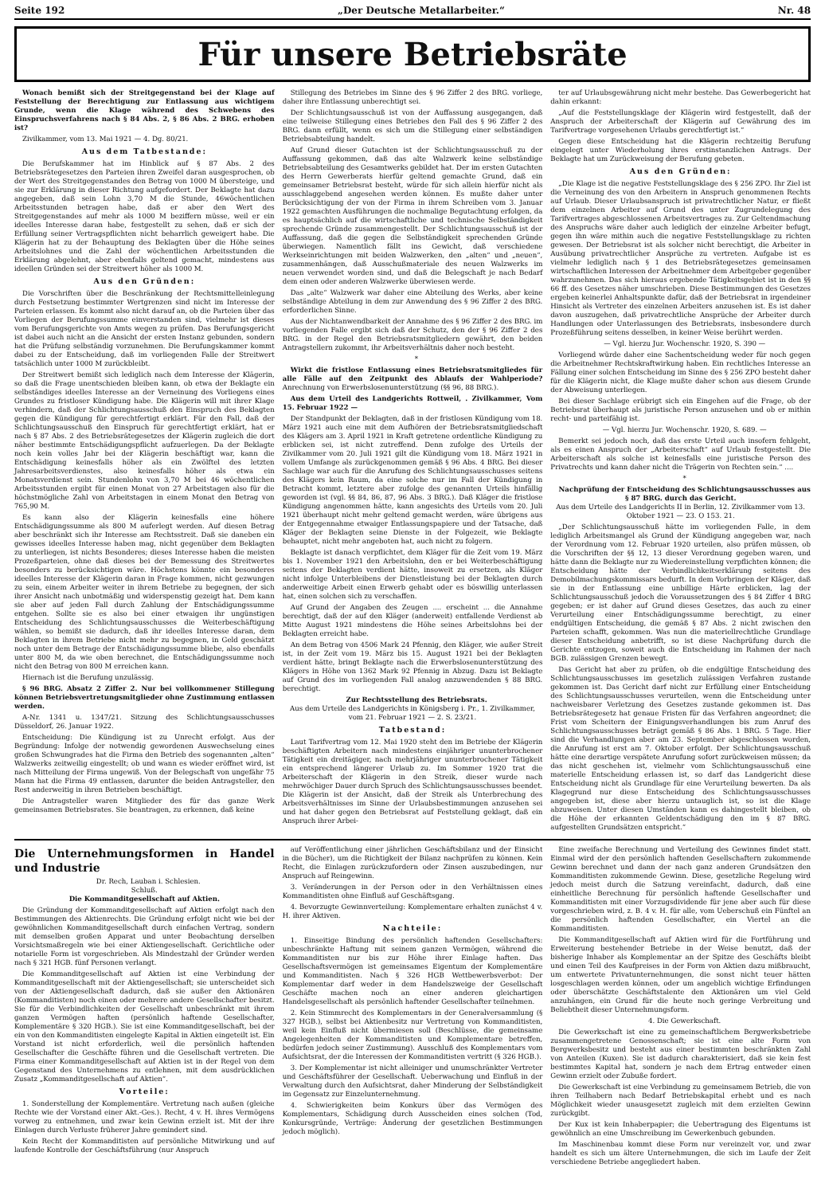Seite 192 „Der Deutsche Metallarbeiter.“Nr. 48
Für unsere Betriebsräte
Wonach bemißt sich der Streitgegenstand bei der Klage auf Feststellung der Berechtigung zur Entlassung aus wichtigem Grunde, wenn die Klage während des Schwebens des Einspruchsverfahrens nach § 84 Abs. 2, § 86 Abs. 2 BRG. erhoben ist?
Zivilkammer, vom 13. Mai 1921 — 4. Dg. 80/21.
Aus dem Tatbestande:
Die Berufskammer hat im Hinblick auf § 87 Abs. 2 des Betriebsrätegesetzes den Parteien ihren Zweifel daran ausgesprochen, ob der Wert des Streitgegenstandes den Betrag von 1000 M übersteige, und sie zur Erklärung in dieser Richtung aufgefordert. Der Beklagte hat dazu angegeben, daß sein Lohn 3,70 M die Stunde, 46wöchentlichen Arbeitsstunden betragen habe, daß er aber den Wert des Streitgegenstandes auf mehr als 1000 M beziffern müsse, weil er ein ideelles Interesse daran habe, festgestellt zu sehen, daß er sich der Erfüllung seiner Vertragspflichten nicht beharrlich geweigert habe. Die Klägerin hat zu der Behauptung des Beklagten über die Höhe seines Arbeitslohnes und die Zahl der wöchentlichen Arbeitsstunden die Erklärung abgelehnt, aber ebenfalls geltend gemacht, mindestens aus ideellen Gründen sei der Streitwert höher als 1000 M.
Aus den Gründen:
Die Vorschriften über die Beschränkung der Rechtsmittelleinlegung durch Festsetzung bestimmter Wertgrenzen sind nicht im Interesse der Parteien erlassen. Es kommt also nicht darauf an, ob die Parteien über das Vorliegen der Berufungssumme einverstanden sind, vielmehr ist dieses vom Berufungsgerichte von Amts wegen zu prüfen. Das Berufungsgericht ist dabei auch nicht an die Ansicht der ersten Instanz gebunden, sondern hat die Prüfung selbständig vorzunehmen. Die Berufungskammer kommt dabei zu der Entscheidung, daß im vorliegenden Falle der Streitwert tatsächlich unter 1000 M zurückbleibt.
Der Streitwert bemißt sich lediglich nach dem Interesse der Klägerin, so daß die Frage unentschieden bleiben kann, ob etwa der Beklagte ein selbständiges ideelles Interesse an der Verneinung des Vorliegens eines Grundes zu fristloser Kündigung habe. Die Klägerin will mit ihrer Klage verhindern, daß der Schlichtungsausschuß den Einspruch des Beklagten gegen die Kündigung für gerechtfertigt erklärt. Für den Fall, daß der Schlichtungsausschuß den Einspruch für gerechtfertigt erklärt, hat er nach § 87 Abs. 2 des Betriebsrätegesetzes der Klägerin zugleich die dort näher bestimmte Entschädigungspflicht aufzuerlegen. Da der Beklagte noch kein volles Jahr bei der Klägerin beschäftigt war, kann die Entschädigung keinesfalls höher als ein Zwölftel des letzten Jahresarbeitsverdienstes, also keinesfalls höher als etwa ein Monatsverdienst sein. Stundenlohn von 3,70 M bei 46 wöchentlichen Arbeitsstunden ergibt für einen Monat von 27 Arbeitstagen also für die höchstmögliche Zahl von Arbeitstagen in einem Monat den Betrag von 765,90 M.
Es kann also der Klägerin keinesfalls eine höhere Entschädigungssumme als 800 M auferlegt werden. Auf diesen Betrag aber beschränkt sich ihr Interesse am Rechtsstreit. Daß sie daneben ein gewisses ideelles Interesse haben mag, nicht gegenüber dem Beklagten zu unterliegen, ist nichts Besonderes; dieses Interesse haben die meisten Prozeßparteien, ohne daß dieses bei der Bemessung des Streitwertes besonders zu berücksichtigen wäre. Höchstens könnte ein besonderes ideelles Interesse der Klägerin daran in Frage kommen, nicht gezwungen zu sein, einem Arbeiter weiter in ihrem Betriebe zu begegnen, der sich ihrer Ansicht nach unbotmäßig und widerspenstig gezeigt hat. Dem kann sie aber auf jeden Fall durch Zahlung der Entschädigungssumme entgehen. Sollte sie es also bei einer etwaigen ihr ungünstigen Entscheidung des Schlichtungsausschusses die Weiterbeschäftigung wählen, so bemißt sie dadurch, daß ihr ideelles Interesse daran, dem Beklagten in ihrem Betriebe nicht mehr zu begegnen, in Geld geschätzt noch unter dem Betrage der Entschädigungssumme bliebe, also ebenfalls unter 800 M, da wie oben berechnet, die Entschädigungssumme noch nicht den Betrag von 800 M erreichen kann.
Hiernach ist die Berufung unzulässig.
§ 96 BRG. Absatz 2 Ziffer 2. Nur bei vollkommener Stillegung können Betriebsvertretungsmitglieder ohne Zustimmung entlassen werden.
A-Nr. 1341 u. 1347/21. Sitzung des Schlichtungsausschusses Düsseldorf, 26. Januar 1922.
Entscheidung: Die Kündigung ist zu Unrecht erfolgt. Aus der Begründung: Infolge der notwendig gewordenen Auswechselung eines großen Schwungrades hat die Firma den Betrieb des sogenannten „alten“ Walzwerks zeitweilig eingestellt; ob und wann es wieder eröffnet wird, ist nach Mitteilung der Firma ungewiß. Von der Belegschaft von ungefähr 75 Mann hat die Firma 49 entlassen, darunter die beiden Antragsteller, den Rest anderweitig in ihren Betrieben beschäftigt.
Die Antragsteller waren Mitglieder des für das ganze Werk gemeinsamen Betriebsrates. Sie beantragen, zu erkennen, daß keine
Stillegung des Betriebes im Sinne des § 96 Ziffer 2 des BRG. vorliege, daher ihre Entlassung unberechtigt sei.
Der Schlichtungsausschuß ist von der Auffassung ausgegangen, daß eine teilweise Stillegung eines Betriebes den Fall des § 96 Ziffer 2 des BRG. dann erfüllt, wenn es sich um die Stillegung einer selbständigen Betriebsabteilung handelt.
Auf Grund dieser Gutachten ist der Schlichtungsausschuß zu der Auffassung gekommen, daß das alte Walzwerk keine selbständige Betriebsabteilung des Gesamtwerks gebildet hat. Der im ersten Gutachten des Herrn Gewerberats hierfür geltend gemachte Grund, daß ein gemeinsamer Betriebsrat besteht, würde für sich allein hierfür nicht als ausschlaggebend angesehen werden können. Es mußte daher unter Berücksichtigung der von der Firma in ihrem Schreiben vom 3. Januar 1922 gemachten Ausführungen die nochmalige Begutachtung erfolgen, da es hauptsächlich auf die wirtschaftliche und technische Selbständigkeit sprechende Gründe zusammengestellt. Der Schlichtungsausschuß ist der Auffassung, daß die gegen die Selbständigkeit sprechenden Gründe überwiegen. Namentlich fällt ins Gewicht, daß verschiedene Werkseinrichtungen mit beiden Walzwerken, den „alten“ und „neuen“, zusammenhängen, daß Ausschußmateriale des neuen Walzwerks im neuen verwendet worden sind, und daß die Belegschaft je nach Bedarf dem einen oder anderen Walzwerke überwiesen werde.
Das „alte“ Walzwerk war daher eine Abteilung des Werks, aber keine selbständige Abteilung in dem zur Anwendung des § 96 Ziffer 2 des BRG. erforderlichen Sinne.
Aus der Nichtanwendbarkeit der Annahme des § 96 Ziffer 2 des BRG. im vorliegenden Falle ergibt sich daß der Schutz, den der § 96 Ziffer 2 des BRG. in der Regel den Betriebsratsmitgliedern gewährt, den beiden Antragstellern zukommt, ihr Arbeitsverhältnis daher noch besteht.
*
Wirkt die fristlose Entlassung eines Betriebsratsmitgliedes für alle Fälle auf den Zeitpunkt des Ablaufs der Wahlperiode? Anrechnung von Erwerbslosenunterstützung (§§ 96, 88 BRG.).
Aus dem Urteil des Landgerichts Rottweil, . Zivilkammer, Vom 15. Februar 1922 —
Der Standpunkt der Beklagten, daß in der fristlosen Kündigung vom 18. März 1921 auch eine mit dem Aufhören der Betriebsratsmitgliedschaft des Klägers am 3. April 1921 in Kraft getretene ordentliche Kündigung zu erblicken sei, ist nicht zutreffend. Denn zufolge des Urteils der Zivilkammer vom 20. Juli 1921 gilt die Kündigung vom 18. März 1921 in vollem Umfange als zurückgenommen gemäß § 96 Abs. 4 BRG. Bei dieser Sachlage war auch für die Anrufung des Schlichtungsausschusses seitens des Klägers kein Raum, da eine solche nur im Fall der Kündigung in Betracht kommt, letztere aber zufolge des genannten Urteils hinfällig geworden ist (vgl. §§ 84, 86, 87, 96 Abs. 3 BRG.). Daß Kläger die fristlose Kündigung angenommen hätte, kann angesichts des Urteils vom 20. Juli 1921 überhaupt nicht mehr geltend gemacht werden, wäre übrigens aus der Entgegennahme etwaiger Entlassungspapiere und der Tatsache, daß Kläger der Beklagten seine Dienste in der Folgezeit, wie Beklagte behauptet, nicht mehr angeboten hat, auch nicht zu folgern.
Beklagte ist danach verpflichtet, dem Kläger für die Zeit vom 19. März bis 1. November 1921 den Arbeitslohn, den er bei Weiterbeschäftigung seitens der Beklagten verdient hätte, insoweit zu ersetzen, als Kläger nicht infolge Unterbleibens der Dienstleistung bei der Beklagten durch anderweitige Arbeit einen Erwerb gehabt oder es böswillig unterlassen hat, einen solchen sich zu verschaffen.
Auf Grund der Angaben des Zeugen .... erscheint ... die Annahme berechtigt, daß der auf den Kläger (anderweit) entfallende Verdienst ab Mitte August 1921 mindestens die Höhe seines Arbeitslohns bei der Beklagten erreicht habe.
An dem Betrag von 4506 Mark 24 Pfennig, den Kläger, wie außer Streit ist, in der Zeit vom 19. März bis 15. August 1921 bei der Beklagten verdient hätte, bringt Beklagte nach die Erwerbslosenunterstützung des Klägers in Höhe von 1362 Mark 92 Pfennig in Abzug. Dazu ist Beklagte auf Grund des im vorliegenden Fall analog anzuwendenden § 88 BRG. berechtigt.
Zur Rechtsstellung des Betriebsrats.
Aus dem Urteile des Landgerichts in Königsberg i. Pr., 1. Zivilkammer, vom 21. Februar 1921 — 2. S. 23/21.
Tatbestand:
Laut Tarifvertrag vom 12. Mai 1920 steht den im Betriebe der Klägerin beschäftigten Arbeitern nach mindestens einjähriger ununterbrochener Tätigkeit ein dreitägiger, nach mehrjähriger ununterbrochener Tätigkeit ein entsprechend längerer Urlaub zu. Im Sommer 1920 trat die Arbeiterschaft der Klägerin in den Streik, dieser wurde nach mehrwöchiger Dauer durch Spruch des Schlichtungsausschusses beendet. Die Klägerin ist der Ansicht, daß der Streik als Unterbrechung des Arbeitsverhältnisses im Sinne der Urlaubsbestimmungen anzusehen sei und hat daher gegen den Betriebsrat auf Feststellung geklagt, daß ein Anspruch ihrer Arbei-
ter auf Urlaubsgewährung nicht mehr bestehe. Das Gewerbegericht hat dahin erkannt:
„Auf die Feststellungsklage der Klägerin wird festgestellt, daß der Anspruch der Arbeiterschaft der Klägerin auf Gewährung des im Tarifvertrage vorgesehenen Urlaubs gerechtfertigt ist.“
Gegen diese Entscheidung hat die Klägerin rechtzeitig Berufung eingelegt unter Wiederholung ihres erstinstanzlichen Antrags. Der Beklagte hat um Zurückweisung der Berufung gebeten.
Aus den Gründen:
„Die Klage ist die negative Feststellungsklage des § 256 ZPO. Ihr Ziel ist die Verneinung des von den Arbeitern in Anspruch genommenen Rechts auf Urlaub. Dieser Urlaubsanspruch ist privatrechtlicher Natur, er fließt dem einzelnen Arbeiter auf Grund des unter Zugrundelegung des Tarifvertrages abgeschlossenen Arbeitsvertrages zu. Zur Geltendmachung des Anspruchs wäre daher auch lediglich der einzelne Arbeiter befugt, gegen ihn wäre mithin auch die negative Feststellungsklage zu richten gewesen. Der Betriebsrat ist als solcher nicht berechtigt, die Arbeiter in Ausübung privatrechtlicher Ansprüche zu vertreten. Aufgabe ist es vielmehr lediglich nach § 1 des Betriebsrätegesetzes gemeinsamen wirtschaftlichen Interessen der Arbeitnehmer dem Arbeitgeber gegenüber wahrzunehmen. Das sich hieraus ergebende Tätigkeitsgebiet ist in den §§ 66 ff. des Gesetzes näher umschrieben. Diese Bestimmungen des Gesetzes ergeben keinerlei Anhaltspunkte dafür, daß der Betriebsrat in irgendeiner Hinsicht als Vertreter des einzelnen Arbeiters anzusehen ist. Es ist daher davon auszugehen, daß privatrechtliche Ansprüche der Arbeiter durch Handlungen oder Unterlassungen des Betriebsrats, insbesondere durch Prozeßführung seitens desselben, in keiner Weise berührt werden.
— Vgl. hierzu Jur. Wochenschr. 1920, S. 390 —
Vorliegend würde daher eine Sachentscheidung weder für noch gegen die Arbeitnehmer Rechtskraftwirkung haben. Ein rechtliches Interesse an Fällung einer solchen Entscheidung im Sinne des § 256 ZPO besteht daher für die Klägerin nicht, die Klage mußte daher schon aus diesem Grunde der Abweisung unterliegen.
Bei dieser Sachlage erübrigt sich ein Eingehen auf die Frage, ob der Betriebsrat überhaupt als juristische Person anzusehen und ob er mithin recht- und parteifähig ist.
— Vgl. hierzu Jur. Wochenschr. 1920, S. 689. —
Bemerkt sei jedoch noch, daß das erste Urteil auch insofern fehlgeht, als es einen Anspruch der „Arbeiterschaft“ auf Urlaub festgestellt. Die Arbeiterschaft als solche ist keinesfalls eine juristische Person des Privatrechts und kann daher nicht die Trägerin von Rechten sein.“ ....
*
Nachprüfung der Entscheidung des Schlichtungsausschusses aus § 87 BRG. durch das Gericht.
Aus dem Urteile des Landgerichts II in Berlin, 12. Zivilkammer vom 13. Oktober 1921 — 23. O 153. 21.
„Der Schlichtungsausschuß hätte im vorliegenden Falle, in dem lediglich Arbeitsmangel als Grund der Kündigung angegeben war, nach der Verordnung vom 12. Februar 1920 urteilen, also prüfen müssen, ob die Vorschriften der §§ 12, 13 dieser Verordnung gegeben waren, und hätte dann die Beklagte nur zu Wiedereinstellung verpflichten können; die Entscheidung hätte der Verbindlichkeitserklärung seitens des Demobilmachungskommissars bedurft. In dem Vorbringen der Kläger, daß sie in der Entlassung eine unbillige Härte erblicken, lag der Schlichtungsausschuß jedoch die Voraussetzungen des § 84 Ziffer 4 BRG gegeben; er ist daher auf Grund dieses Gesetzes, das auch zu einer Verurteilung einer Entschädigungssumme berechtigt, zu einer endgültigen Entscheidung, die gemäß § 87 Abs. 2 nicht zwischen den Parteien schafft, gekommen. Was nun die materiellrechtliche Grundlage dieser Entscheidung anbetrifft, so ist diese Nachprüfung durch die Gerichte entzogen, soweit auch die Entscheidung im Rahmen der nach BGB. zulässigen Grenzen bewegt.
Das Gericht hat aber zu prüfen, ob die endgültige Entscheidung des Schlichtungsausschusses im gesetzlich zulässigen Verfahren zustande gekommen ist. Das Gericht darf nicht zur Erfüllung einer Entscheidung des Schlichtungsausschusses verurteilen, wenn die Entscheidung unter nachweisbarer Verletzung des Gesetzes zustande gekommen ist. Das Betriebsrätegesetz hat genaue Fristen für das Verfahren angeordnet; die Frist vom Scheitern der Einigungsverhandlungen bis zum Anruf des Schlichtungsausschusses beträgt gemäß § 86 Abs. 1 BRG. 5 Tage. Hier sind die Verhandlungen aber am 23. September abgeschlossen worden, die Anrufung ist erst am 7. Oktober erfolgt. Der Schlichtungsausschuß hätte eine derartige verspätete Anrufung sofort zurückweisen müssen; da das nicht geschehen ist, vielmehr vom Schlichtungsausschuß eine materielle Entscheidung erlassen ist, so darf das Landgericht diese Entscheidung nicht als Grundlage für eine Verurteilung bewerten. Da als Klagegrund nur diese Entscheidung des Schlichtungsausschusses angegeben ist, diese aber hierzu untauglich ist, so ist die Klage abzuweisen. Unter diesen Umständen kann es dahingestellt bleiben, ob die Höhe der erkannten Geldentschädigung den im § 87 BRG. aufgestellten Grundsätzen entspricht.“
Die Unternehmungsformen in Handel und Industrie
Dr. Rech, Lauban i. Schlesien.
Schluß.
Die Kommanditgesellschaft auf Aktien.
Die Gründung der Kommanditgesellschaft auf Aktien erfolgt nach den Bestimmungen des Aktienrechts. Die Gründung erfolgt nicht wie bei der gewöhnlichen Kommanditgesellschaft durch einfachen Vertrag, sondern mit demselben großen Apparat und unter Beobachtung derselben Vorsichtsmaßregeln wie bei einer Aktiengesellschaft. Gerichtliche oder notarielle Form ist vorgeschrieben. Als Mindestzahl der Gründer werden nach § 321 HGB. fünf Personen verlangt.
Die Kommanditgesellschaft auf Aktien ist eine Verbindung der Kommanditgesellschaft mit der Aktiengesellschaft; sie unterscheidet sich von der Aktiengesellschaft dadurch, daß sie außer den Aktionären (Kommanditisten) noch einen oder mehrere andere Gesellschafter besitzt. Sie für die Verbindlichkeiten der Gesellschaft unbeschränkt mit ihrem ganzen Vermögen haften (persönlich haftende Gesellschafter, Komplementäre § 320 HGB.). Sie ist eine Kommanditgesellschaft, bei der ein von den Kommanditisten eingelegte Kapital in Aktien eingeteilt ist. Ein Vorstand ist nicht erforderlich, weil die persönlich haftenden Gesellschafter die Geschäfte führen und die Gesellschaft vertreten. Die Firma einer Kommanditgesellschaft auf Aktien ist in der Regel von dem Gegenstand des Unternehmens zu entlehnen, mit dem ausdrücklichen Zusatz „Kommanditgesellschaft auf Aktien“.
Vorteile:
1. Sonderstellung der Komplementäre. Vertretung nach außen (gleiche Rechte wie der Vorstand einer Akt.-Ges.). Recht, 4 v. H. ihres Vermögens vorweg zu entnehmen, und zwar kein Gewinn erzielt ist. Mit der ihre Einlagen durch Verluste früherer Jahre gemindert sind.
Kein Recht der Kommanditisten auf persönliche Mitwirkung und auf laufende Kontrolle der Geschäftsführung (nur Anspruch
auf Veröffentlichung einer jährlichen Geschäftsbilanz und der Einsicht in die Bücher), um die Richtigkeit der Bilanz nachprüfen zu können. Kein Recht, die Einlagen zurückzufordern oder Zinsen auszubedingen, nur Anspruch auf Reingewinn.
3. Veränderungen in der Person oder in den Verhältnissen eines Kommanditisten ohne Einfluß auf Geschäftsgang.
4. Bevorzugte Gewinnverteilung: Komplementare erhalten zunächst 4 v. H. ihrer Aktiven.
Nachteile:
1. Einseitige Bindung des persönlich haftenden Gesellschafters: unbeschränkte Haftung mit seinem ganzen Vermögen, während die Kommanditisten nur bis zur Höhe ihrer Einlage haften. Das Gesellschaftsvermögen ist gemeinsames Eigentum der Komplementäre und Kommanditisten. Nach § 326 HGB Wettbewerbsverbot: Der Komplementar darf weder in dem Handelszweige der Gesellschaft Geschäfte machen noch an einer anderen gleichartigen Handelsgesellschaft als persönlich haftender Gesellschafter teilnehmen.
2. Kein Stimmrecht des Komplementars in der Generalversammlung (§ 327 HGB.), selbst bei Aktienbesitz nur Vertretung von Kommanditisten, weil kein Einfluß nicht übermiesen soll (Beschlüsse, die gemeinsame Angelegenheiten der Kommanditisten und Komplementare betreffen, bedürfen jedoch seiner Zustimmung). Ausschluß des Komplementars vom Aufsichtsrat, der die Interessen der Kommanditisten vertritt (§ 326 HGB.).
3. Der Komplementar ist nicht alleiniger und unumschränkter Vertreter und Geschäftsführer der Gesellschaft. Ueberwachung und Einfluß in der Verwaltung durch den Aufsichtsrat, daher Minderung der Selbständigkeit im Gegensatz zur Einzelunternehmung.
4. Schwierigkeiten beim Konkurs über das Vermögen des Komplementars, Schädigung durch Ausscheiden eines solchen (Tod, Konkursgründe, Verträge: Änderung der gesetzlichen Bestimmungen jedoch möglich).
Eine zweifache Berechnung und Verteilung des Gewinnes findet statt. Einmal wird der den persönlich haftenden Gesellschaftern zukommende Gewinn berechnet und dann der nach ganz anderen Grundsätzen den Kommanditisten zukommende Gewinn. Diese, gesetzliche Regelung wird jedoch meist durch die Satzung vereinfacht, dadurch, daß eine einheitliche Berechnung für persönlich haftende Gesellschafter und Kommanditisten mit einer Vorzugsdividende für jene aber auch für diese vorgeschrieben wird, z. B. 4 v. H. für alle, vom Ueberschuß ein Fünftel an die persönlich haftenden Gesellschafter, ein Viertel an die Kommanditisten.
Die Kommanditgesellschaft auf Aktien wird für die Fortführung und Erweiterung bestehender Betriebe in der Weise benutzt, daß der bisherige Inhaber als Komplementar an der Spitze des Geschäfts bleibt und einen Teil des Kaufpreises in der Form von Aktien dazu mißbraucht, um entwertete Privatunternehmungen, die sonst nicht teuer hätten losgeschlagen werden können, oder um angeblich wichtige Erfindungen oder überschätzte Geschäftstalente den Aktionären um viel Geld anzuhängen, ein Grund für die heute noch geringe Verbreitung und Beliebtheit dieser Unternehmungsform.
4. Die Gewerkschaft.
Die Gewerkschaft ist eine zu gemeinschaftlichem Bergwerksbetriebe zusammengetretene Genossenschaft; sie ist eine alte Form von Bergwerksbesitz und besteht aus einer bestimmten beschränkten Zahl von Anteilen (Kuxen). Sie ist dadurch charakterisiert, daß sie kein fest bestimmtes Kapital hat, sondern je nach dem Ertrag entweder einen Gewinn erzielt oder Zubuße fordert.
Die Gewerkschaft ist eine Verbindung zu gemeinsamem Betrieb, die von ihren Teilhabern nach Bedarf Betriebskapital erhebt und es nach Möglichkeit wieder unausgesetzt zugleich mit dem erzielten Gewinn zurückgibt.
Der Kux ist kein Inhaberpapier; die Uebertragung des Eigentums ist gewöhnlich an eine Umschreibung im Gewerkenbuch gebunden.
Im Maschinenbau kommt diese Form nur vereinzelt vor, und zwar handelt es sich um ältere Unternehmungen, die sich im Laufe der Zeit verschiedene Betriebe angegliedert haben.